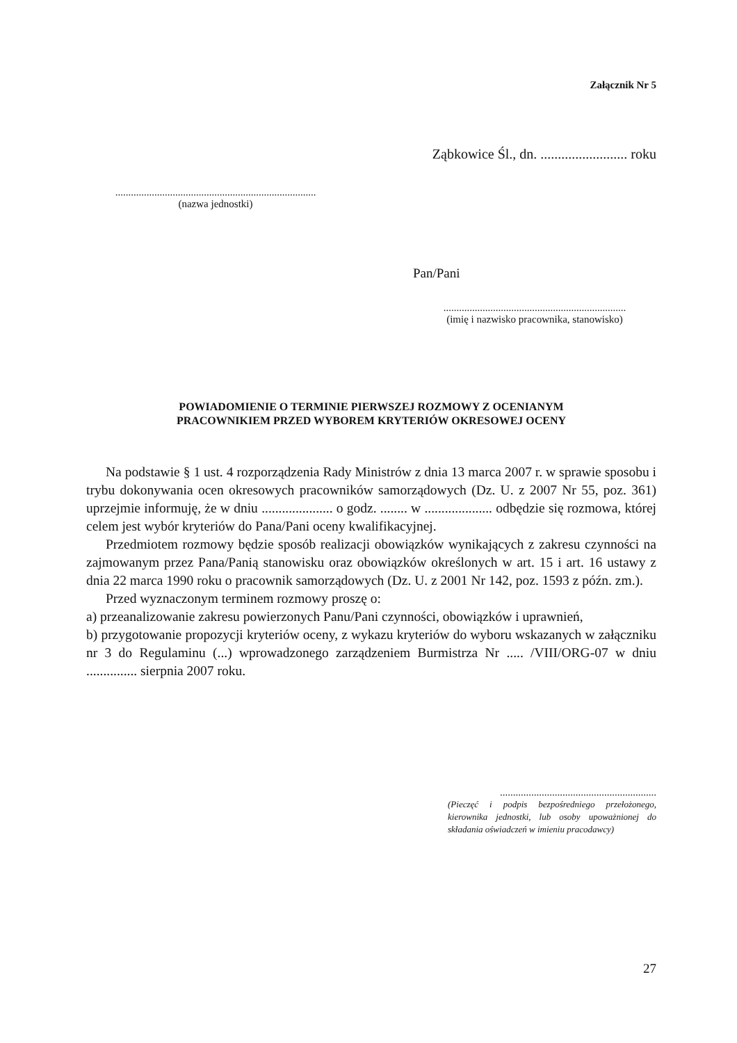Załącznik Nr 5
Ząbkowice Śl., dn. ......................... roku
.............................................................................
(nazwa jednostki)
Pan/Pani
......................................................................
(imię i nazwisko pracownika, stanowisko)
POWIADOMIENIE O TERMINIE PIERWSZEJ ROZMOWY Z OCENIANYM
PRACOWNIKIEM PRZED WYBOREM KRYTERIÓW OKRESOWEJ OCENY
Na podstawie § 1 ust. 4 rozporządzenia Rady Ministrów z dnia 13 marca 2007 r. w sprawie sposobu i trybu dokonywania ocen okresowych pracowników samorządowych (Dz. U. z 2007 Nr 55, poz. 361) uprzejmie informuję, że w dniu ..................... o godz. ........ w .................... odbędzie się rozmowa, której celem jest wybór kryteriów do Pana/Pani oceny kwalifikacyjnej.
Przedmiotem rozmowy będzie sposób realizacji obowiązków wynikających z zakresu czynności na zajmowanym przez Pana/Panią stanowisku oraz obowiązków określonych w art. 15 i art. 16 ustawy z dnia 22 marca 1990 roku o pracownik samorządowych (Dz. U. z 2001 Nr 142, poz. 1593 z późn. zm.).
Przed wyznaczonym terminem rozmowy proszę o:
a) przeanalizowanie zakresu powierzonych Panu/Pani czynności, obowiązków i uprawnień,
b) przygotowanie propozycji kryteriów oceny, z wykazu kryteriów do wyboru wskazanych w załączniku nr 3 do Regulaminu (...) wprowadzonego zarządzeniem Burmistrza Nr ..... /VIII/ORG-07 w dniu ............... sierpnia 2007 roku.
............................................................
(Pieczęć i podpis bezpośredniego przełożonego, kierownika jednostki, lub osoby upoważnionej do składania oświadczeń w imieniu pracodawcy)
27